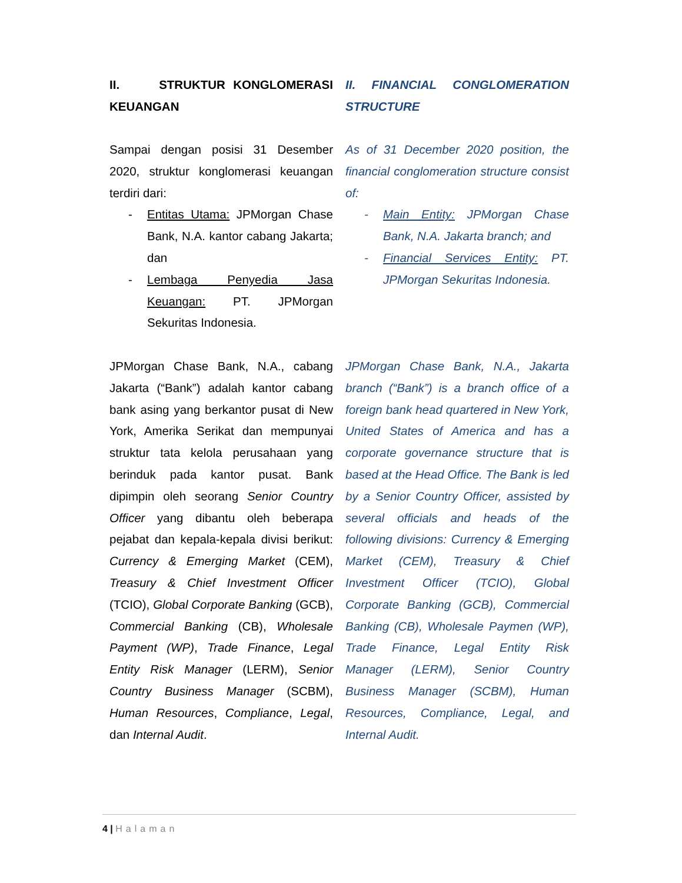II. STRUKTUR KONGLOMERASI KEUANGAN
II. FINANCIAL CONGLOMERATION STRUCTURE
Sampai dengan posisi 31 Desember 2020, struktur konglomerasi keuangan terdiri dari:
- Entitas Utama: JPMorgan Chase Bank, N.A. kantor cabang Jakarta; dan
- Lembaga Penyedia Jasa Keuangan: PT. JPMorgan Sekuritas Indonesia.
As of 31 December 2020 position, the financial conglomeration structure consist of:
- Main Entity: JPMorgan Chase Bank, N.A. Jakarta branch; and
- Financial Services Entity: PT. JPMorgan Sekuritas Indonesia.
JPMorgan Chase Bank, N.A., cabang Jakarta (“Bank”) adalah kantor cabang bank asing yang berkantor pusat di New York, Amerika Serikat dan mempunyai struktur tata kelola perusahaan yang berinduk pada kantor pusat. Bank dipimpin oleh seorang Senior Country Officer yang dibantu oleh beberapa pejabat dan kepala-kepala divisi berikut: Currency & Emerging Market (CEM), Treasury & Chief Investment Officer (TCIO), Global Corporate Banking (GCB), Commercial Banking (CB), Wholesale Payment (WP), Trade Finance, Legal Entity Risk Manager (LERM), Senior Country Business Manager (SCBM), Human Resources, Compliance, Legal, dan Internal Audit.
JPMorgan Chase Bank, N.A., Jakarta branch (“Bank”) is a branch office of a foreign bank head quartered in New York, United States of America and has a corporate governance structure that is based at the Head Office. The Bank is led by a Senior Country Officer, assisted by several officials and heads of the following divisions: Currency & Emerging Market (CEM), Treasury & Chief Investment Officer (TCIO), Global Corporate Banking (GCB), Commercial Banking (CB), Wholesale Paymen (WP), Trade Finance, Legal Entity Risk Manager (LERM), Senior Country Business Manager (SCBM), Human Resources, Compliance, Legal, and Internal Audit.
4 | Halaman